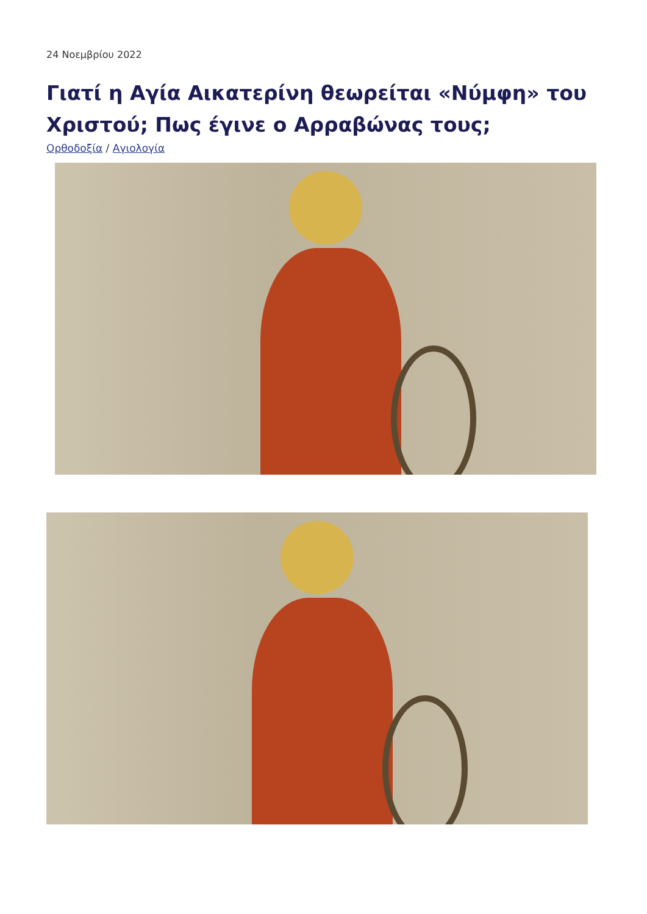24 Νοεμβρίου 2022
Γιατί η Αγία Αικατερίνη θεωρείται «Νύμφη» του Χριστού; Πως έγινε ο Αρραβώνας τους;
Ορθοδοξία / Αγιολογία